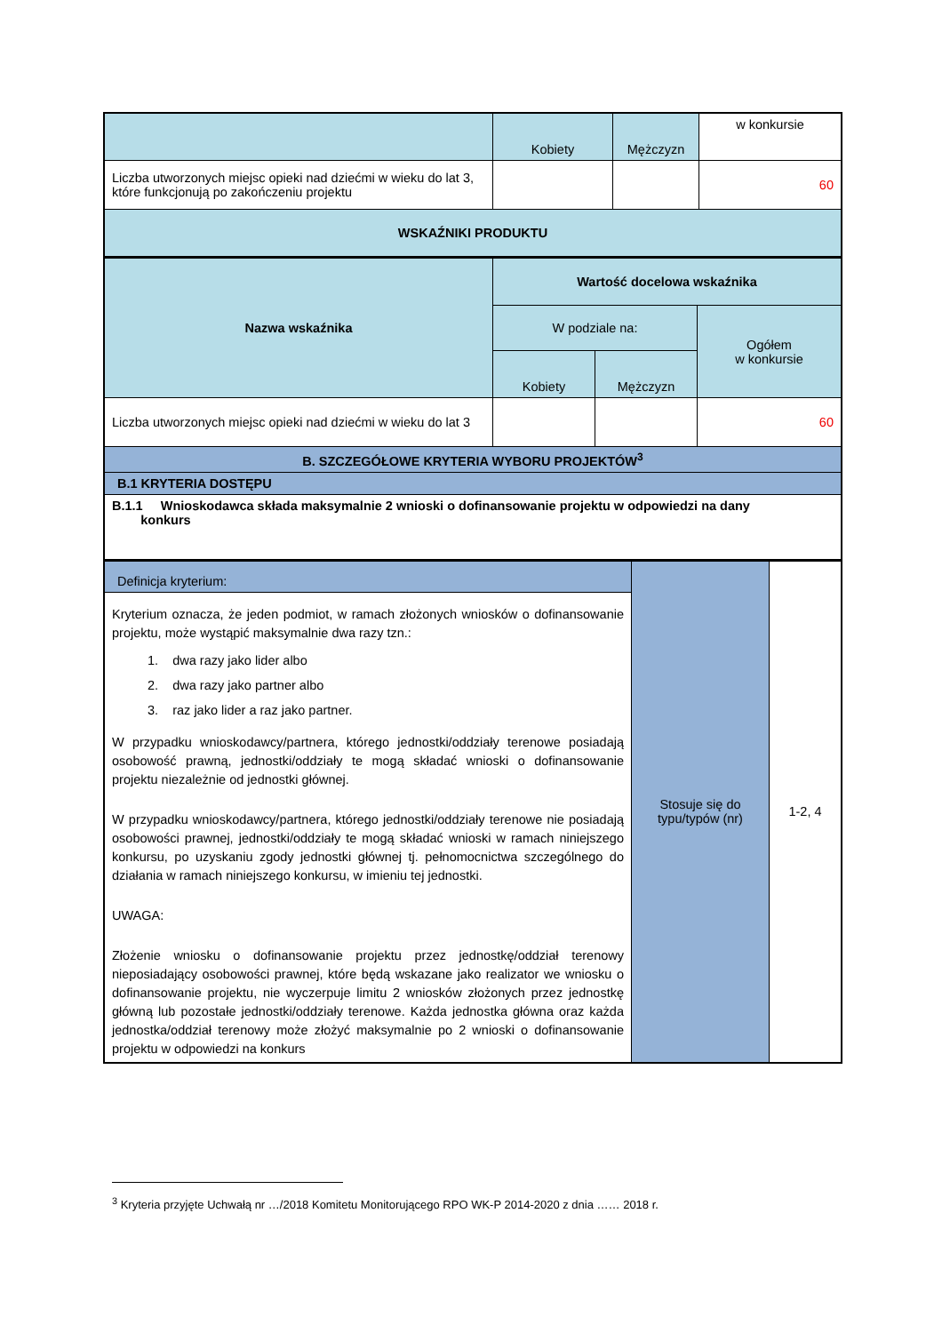| | Kobiety | Mężczyzn | w konkursie |
| Liczba utworzonych miejsc opieki nad dziećmi w wieku do lat 3, które funkcjonują po zakończeniu projektu | | | 60 |
| WSKAŹNIKI PRODUKTU | | | |
| Nazwa wskaźnika | Wartość docelowa wskaźnika | | |
| --- | --- | --- | --- |
| | W podziale na: | | Ogółem w konkursie |
| | Kobiety | Mężczyzn | |
| Liczba utworzonych miejsc opieki nad dziećmi w wieku do lat 3 | | | 60 |
| B. SZCZEGÓŁOWE KRYTERIA WYBORU PROJEKTÓW<sup>3</sup> | | | |
| B.1 KRYTERIA DOSTĘPU | | | |
| B.1.1 Wnioskodawca składa maksymalnie 2 wnioski o dofinansowanie projektu w odpowiedzi na dany konkurs | | | |
| Definicja kryterium: | Stosuje się do typu/typów (nr) | 1-2, 4 |
| Kryterium oznacza, że jeden podmiot, w ramach złożonych wniosków o dofinansowanie projektu, może wystąpić maksymalnie dwa razy tzn.: 1. dwa razy jako lider albo 2. dwa razy jako partner albo 3. raz jako lider a raz jako partner. W przypadku wnioskodawcy/partnera, którego jednostki/oddziały terenowe posiadają osobowość prawną, jednostki/oddziały te mogą składać wnioski o dofinansowanie projektu niezależnie od jednostki głównej. W przypadku wnioskodawcy/partnera, którego jednostki/oddziały terenowe nie posiadają osobowości prawnej, jednostki/oddziały te mogą składać wnioski w ramach niniejszego konkursu, po uzyskaniu zgody jednostki głównej tj. pełnomocnictwa szczególnego do działania w ramach niniejszego konkursu, w imieniu tej jednostki. UWAGA: Złożenie wniosku o dofinansowanie projektu przez jednostkę/oddział terenowy nieposiadający osobowości prawnej, które będą wskazane jako realizator we wniosku o dofinansowanie projektu, nie wyczerpuje limitu 2 wniosków złożonych przez jednostkę główną lub pozostałe jednostki/oddziały terenowe. Każda jednostka główna oraz każda jednostka/oddział terenowy może złożyć maksymalnie po 2 wnioski o dofinansowanie projektu w odpowiedzi na konkurs | | |
<sup>3</sup> Kryteria przyjęte Uchwałą nr …/2018 Komitetu Monitorującego RPO WK-P 2014-2020 z dnia …… 2018 r.